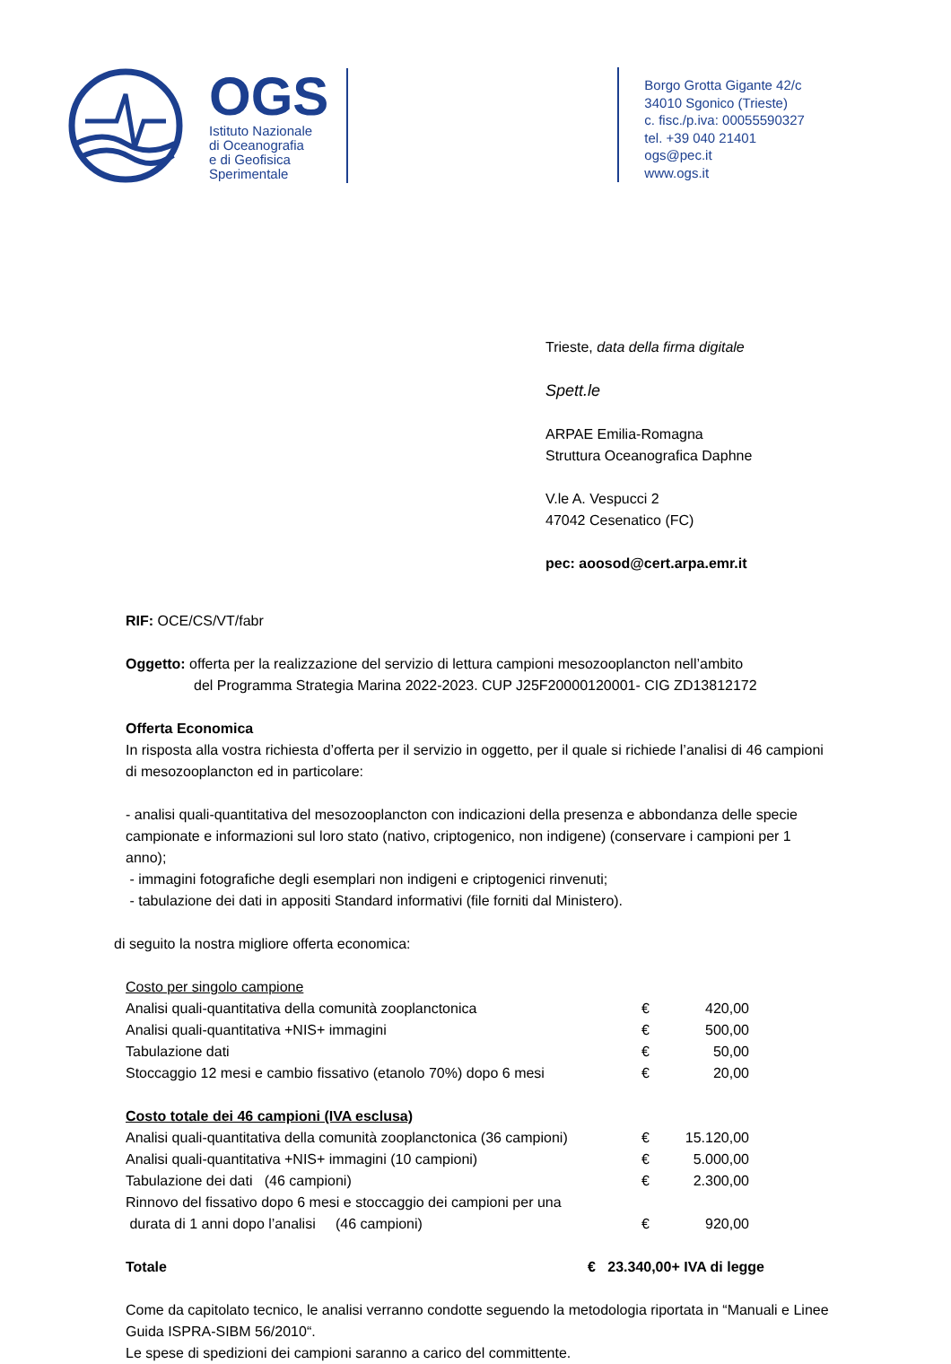OGS
Istituto Nazionale
di Oceanografia
e di Geofisica
Sperimentale
Borgo Grotta Gigante 42/c
34010 Sgonico (Trieste)
c. fisc./p.iva: 00055590327
tel. +39 040 21401
ogs@pec.it
www.ogs.it
Trieste, data della firma digitale
Spett.le
ARPAE Emilia-Romagna
Struttura Oceanografica Daphne
V.le A. Vespucci 2
47042 Cesenatico (FC)
pec: aoosod@cert.arpa.emr.it
RIF: OCE/CS/VT/fabr
Oggetto: offerta per la realizzazione del servizio di lettura campioni mesozooplancton nell’ambito
del Programma Strategia Marina 2022-2023. CUP J25F20000120001- CIG ZD13812172
Offerta Economica
In risposta alla vostra richiesta d’offerta per il servizio in oggetto, per il quale si richiede l’analisi di 46 campioni di mesozooplancton ed in particolare:
- analisi quali-quantitativa del mesozooplancton con indicazioni della presenza e abbondanza delle specie campionate e informazioni sul loro stato (nativo, criptogenico, non indigene) (conservare i campioni per 1 anno);
- immagini fotografiche degli esemplari non indigeni e criptogenici rinvenuti;
- tabulazione dei dati in appositi Standard informativi (file forniti dal Ministero).
di seguito la nostra migliore offerta economica:
| Costo per singolo campione | | |
| Analisi quali-quantitativa della comunità zooplanctonica | € | 420,00 |
| Analisi quali-quantitativa +NIS+ immagini | € | 500,00 |
| Tabulazione dati | € | 50,00 |
| Stoccaggio 12 mesi e cambio fissativo (etanolo 70%) dopo 6 mesi | € | 20,00 |
| Costo totale dei 46 campioni (IVA esclusa) | | |
| Analisi quali-quantitativa della comunità zooplanctonica (36 campioni) | € | 15.120,00 |
| Analisi quali-quantitativa +NIS+ immagini (10 campioni) | € | 5.000,00 |
| Tabulazione dei dati (46 campioni) | € | 2.300,00 |
| Rinnovo del fissativo dopo 6 mesi e stoccaggio dei campioni per una durata di 1 anni dopo l’analisi (46 campioni) | € | 920,00 |
Totale € 23.340,00+ IVA di legge
Come da capitolato tecnico, le analisi verranno condotte seguendo la metodologia riportata in “Manuali e Linee Guida ISPRA-SIBM 56/2010“.
Le spese di spedizioni dei campioni saranno a carico del committente.